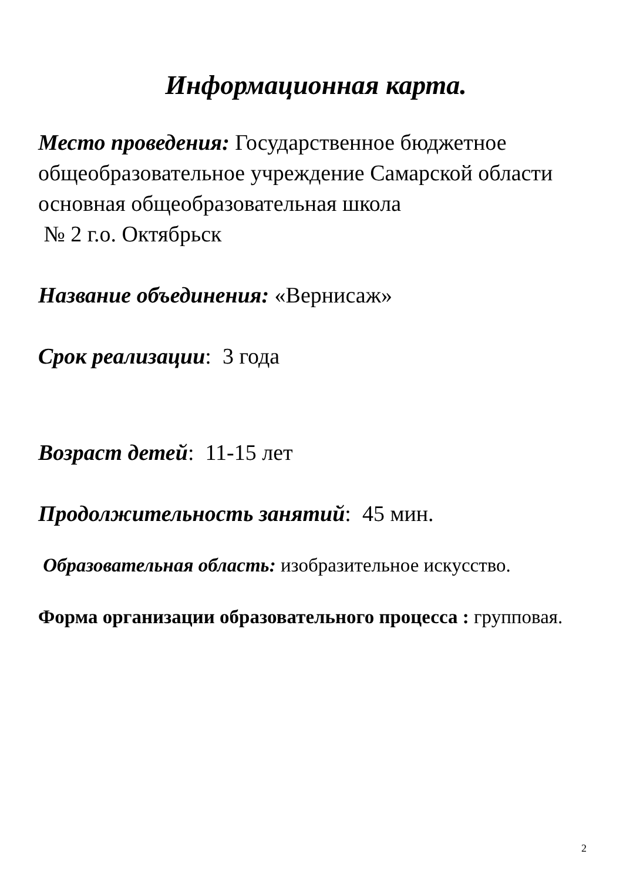Информационная карта.
Место проведения: Государственное бюджетное общеобразовательное учреждение Самарской области основная общеобразовательная школа
№ 2 г.о. Октябрьск
Название объединения: «Вернисаж»
Срок реализации: 3 года
Возраст детей: 11-15 лет
Продолжительность занятий: 45 мин.
Образовательная область: изобразительное искусство.
Форма организации образовательного процесса : групповая.
2